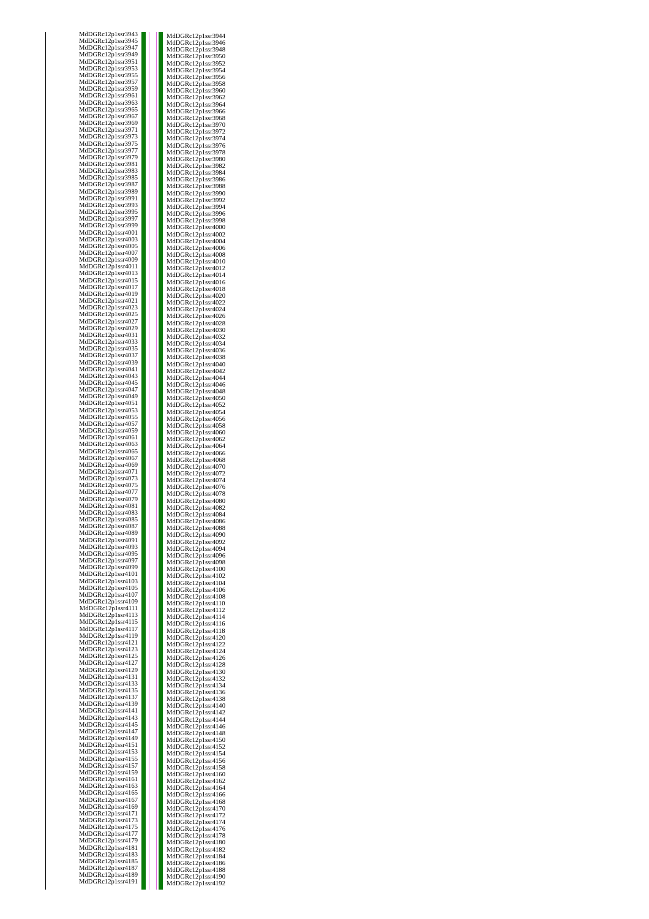MdDGRc12p1ssr3943
MdDGRc12p1ssr3945
MdDGRc12p1ssr3947
MdDGRc12p1ssr3949
MdDGRc12p1ssr3951
MdDGRc12p1ssr3953
MdDGRc12p1ssr3955
MdDGRc12p1ssr3957
MdDGRc12p1ssr3959
MdDGRc12p1ssr3961
MdDGRc12p1ssr3963
MdDGRc12p1ssr3965
MdDGRc12p1ssr3967
MdDGRc12p1ssr3969
MdDGRc12p1ssr3971
MdDGRc12p1ssr3973
MdDGRc12p1ssr3975
MdDGRc12p1ssr3977
MdDGRc12p1ssr3979
MdDGRc12p1ssr3981
MdDGRc12p1ssr3983
MdDGRc12p1ssr3985
MdDGRc12p1ssr3987
MdDGRc12p1ssr3989
MdDGRc12p1ssr3991
MdDGRc12p1ssr3993
MdDGRc12p1ssr3995
MdDGRc12p1ssr3997
MdDGRc12p1ssr3999
MdDGRc12p1ssr4001
MdDGRc12p1ssr4003
MdDGRc12p1ssr4005
MdDGRc12p1ssr4007
MdDGRc12p1ssr4009
MdDGRc12p1ssr4011
MdDGRc12p1ssr4013
MdDGRc12p1ssr4015
MdDGRc12p1ssr4017
MdDGRc12p1ssr4019
MdDGRc12p1ssr4021
MdDGRc12p1ssr4023
MdDGRc12p1ssr4025
MdDGRc12p1ssr4027
MdDGRc12p1ssr4029
MdDGRc12p1ssr4031
MdDGRc12p1ssr4033
MdDGRc12p1ssr4035
MdDGRc12p1ssr4037
MdDGRc12p1ssr4039
MdDGRc12p1ssr4041
MdDGRc12p1ssr4043
MdDGRc12p1ssr4045
MdDGRc12p1ssr4047
MdDGRc12p1ssr4049
MdDGRc12p1ssr4051
MdDGRc12p1ssr4053
MdDGRc12p1ssr4055
MdDGRc12p1ssr4057
MdDGRc12p1ssr4059
MdDGRc12p1ssr4061
MdDGRc12p1ssr4063
MdDGRc12p1ssr4065
MdDGRc12p1ssr4067
MdDGRc12p1ssr4069
MdDGRc12p1ssr4071
MdDGRc12p1ssr4073
MdDGRc12p1ssr4075
MdDGRc12p1ssr4077
MdDGRc12p1ssr4079
MdDGRc12p1ssr4081
MdDGRc12p1ssr4083
MdDGRc12p1ssr4085
MdDGRc12p1ssr4087
MdDGRc12p1ssr4089
MdDGRc12p1ssr4091
MdDGRc12p1ssr4093
MdDGRc12p1ssr4095
MdDGRc12p1ssr4097
MdDGRc12p1ssr4099
MdDGRc12p1ssr4101
MdDGRc12p1ssr4103
MdDGRc12p1ssr4105
MdDGRc12p1ssr4107
MdDGRc12p1ssr4109
MdDGRc12p1ssr4111
MdDGRc12p1ssr4113
MdDGRc12p1ssr4115
MdDGRc12p1ssr4117
MdDGRc12p1ssr4119
MdDGRc12p1ssr4121
MdDGRc12p1ssr4123
MdDGRc12p1ssr4125
MdDGRc12p1ssr4127
MdDGRc12p1ssr4129
MdDGRc12p1ssr4131
MdDGRc12p1ssr4133
MdDGRc12p1ssr4135
MdDGRc12p1ssr4137
MdDGRc12p1ssr4139
MdDGRc12p1ssr4141
MdDGRc12p1ssr4143
MdDGRc12p1ssr4145
MdDGRc12p1ssr4147
MdDGRc12p1ssr4149
MdDGRc12p1ssr4151
MdDGRc12p1ssr4153
MdDGRc12p1ssr4155
MdDGRc12p1ssr4157
MdDGRc12p1ssr4159
MdDGRc12p1ssr4161
MdDGRc12p1ssr4163
MdDGRc12p1ssr4165
MdDGRc12p1ssr4167
MdDGRc12p1ssr4169
MdDGRc12p1ssr4171
MdDGRc12p1ssr4173
MdDGRc12p1ssr4175
MdDGRc12p1ssr4177
MdDGRc12p1ssr4179
MdDGRc12p1ssr4181
MdDGRc12p1ssr4183
MdDGRc12p1ssr4185
MdDGRc12p1ssr4187
MdDGRc12p1ssr4189
MdDGRc12p1ssr4191
MdDGRc12p1ssr3944
MdDGRc12p1ssr3946
MdDGRc12p1ssr3948
MdDGRc12p1ssr3950
MdDGRc12p1ssr3952
MdDGRc12p1ssr3954
MdDGRc12p1ssr3956
MdDGRc12p1ssr3958
MdDGRc12p1ssr3960
MdDGRc12p1ssr3962
MdDGRc12p1ssr3964
MdDGRc12p1ssr3966
MdDGRc12p1ssr3968
MdDGRc12p1ssr3970
MdDGRc12p1ssr3972
MdDGRc12p1ssr3974
MdDGRc12p1ssr3976
MdDGRc12p1ssr3978
MdDGRc12p1ssr3980
MdDGRc12p1ssr3982
MdDGRc12p1ssr3984
MdDGRc12p1ssr3986
MdDGRc12p1ssr3988
MdDGRc12p1ssr3990
MdDGRc12p1ssr3992
MdDGRc12p1ssr3994
MdDGRc12p1ssr3996
MdDGRc12p1ssr3998
MdDGRc12p1ssr4000
MdDGRc12p1ssr4002
MdDGRc12p1ssr4004
MdDGRc12p1ssr4006
MdDGRc12p1ssr4008
MdDGRc12p1ssr4010
MdDGRc12p1ssr4012
MdDGRc12p1ssr4014
MdDGRc12p1ssr4016
MdDGRc12p1ssr4018
MdDGRc12p1ssr4020
MdDGRc12p1ssr4022
MdDGRc12p1ssr4024
MdDGRc12p1ssr4026
MdDGRc12p1ssr4028
MdDGRc12p1ssr4030
MdDGRc12p1ssr4032
MdDGRc12p1ssr4034
MdDGRc12p1ssr4036
MdDGRc12p1ssr4038
MdDGRc12p1ssr4040
MdDGRc12p1ssr4042
MdDGRc12p1ssr4044
MdDGRc12p1ssr4046
MdDGRc12p1ssr4048
MdDGRc12p1ssr4050
MdDGRc12p1ssr4052
MdDGRc12p1ssr4054
MdDGRc12p1ssr4056
MdDGRc12p1ssr4058
MdDGRc12p1ssr4060
MdDGRc12p1ssr4062
MdDGRc12p1ssr4064
MdDGRc12p1ssr4066
MdDGRc12p1ssr4068
MdDGRc12p1ssr4070
MdDGRc12p1ssr4072
MdDGRc12p1ssr4074
MdDGRc12p1ssr4076
MdDGRc12p1ssr4078
MdDGRc12p1ssr4080
MdDGRc12p1ssr4082
MdDGRc12p1ssr4084
MdDGRc12p1ssr4086
MdDGRc12p1ssr4088
MdDGRc12p1ssr4090
MdDGRc12p1ssr4092
MdDGRc12p1ssr4094
MdDGRc12p1ssr4096
MdDGRc12p1ssr4098
MdDGRc12p1ssr4100
MdDGRc12p1ssr4102
MdDGRc12p1ssr4104
MdDGRc12p1ssr4106
MdDGRc12p1ssr4108
MdDGRc12p1ssr4110
MdDGRc12p1ssr4112
MdDGRc12p1ssr4114
MdDGRc12p1ssr4116
MdDGRc12p1ssr4118
MdDGRc12p1ssr4120
MdDGRc12p1ssr4122
MdDGRc12p1ssr4124
MdDGRc12p1ssr4126
MdDGRc12p1ssr4128
MdDGRc12p1ssr4130
MdDGRc12p1ssr4132
MdDGRc12p1ssr4134
MdDGRc12p1ssr4136
MdDGRc12p1ssr4138
MdDGRc12p1ssr4140
MdDGRc12p1ssr4142
MdDGRc12p1ssr4144
MdDGRc12p1ssr4146
MdDGRc12p1ssr4148
MdDGRc12p1ssr4150
MdDGRc12p1ssr4152
MdDGRc12p1ssr4154
MdDGRc12p1ssr4156
MdDGRc12p1ssr4158
MdDGRc12p1ssr4160
MdDGRc12p1ssr4162
MdDGRc12p1ssr4164
MdDGRc12p1ssr4166
MdDGRc12p1ssr4168
MdDGRc12p1ssr4170
MdDGRc12p1ssr4172
MdDGRc12p1ssr4174
MdDGRc12p1ssr4176
MdDGRc12p1ssr4178
MdDGRc12p1ssr4180
MdDGRc12p1ssr4182
MdDGRc12p1ssr4184
MdDGRc12p1ssr4186
MdDGRc12p1ssr4188
MdDGRc12p1ssr4190
MdDGRc12p1ssr4192